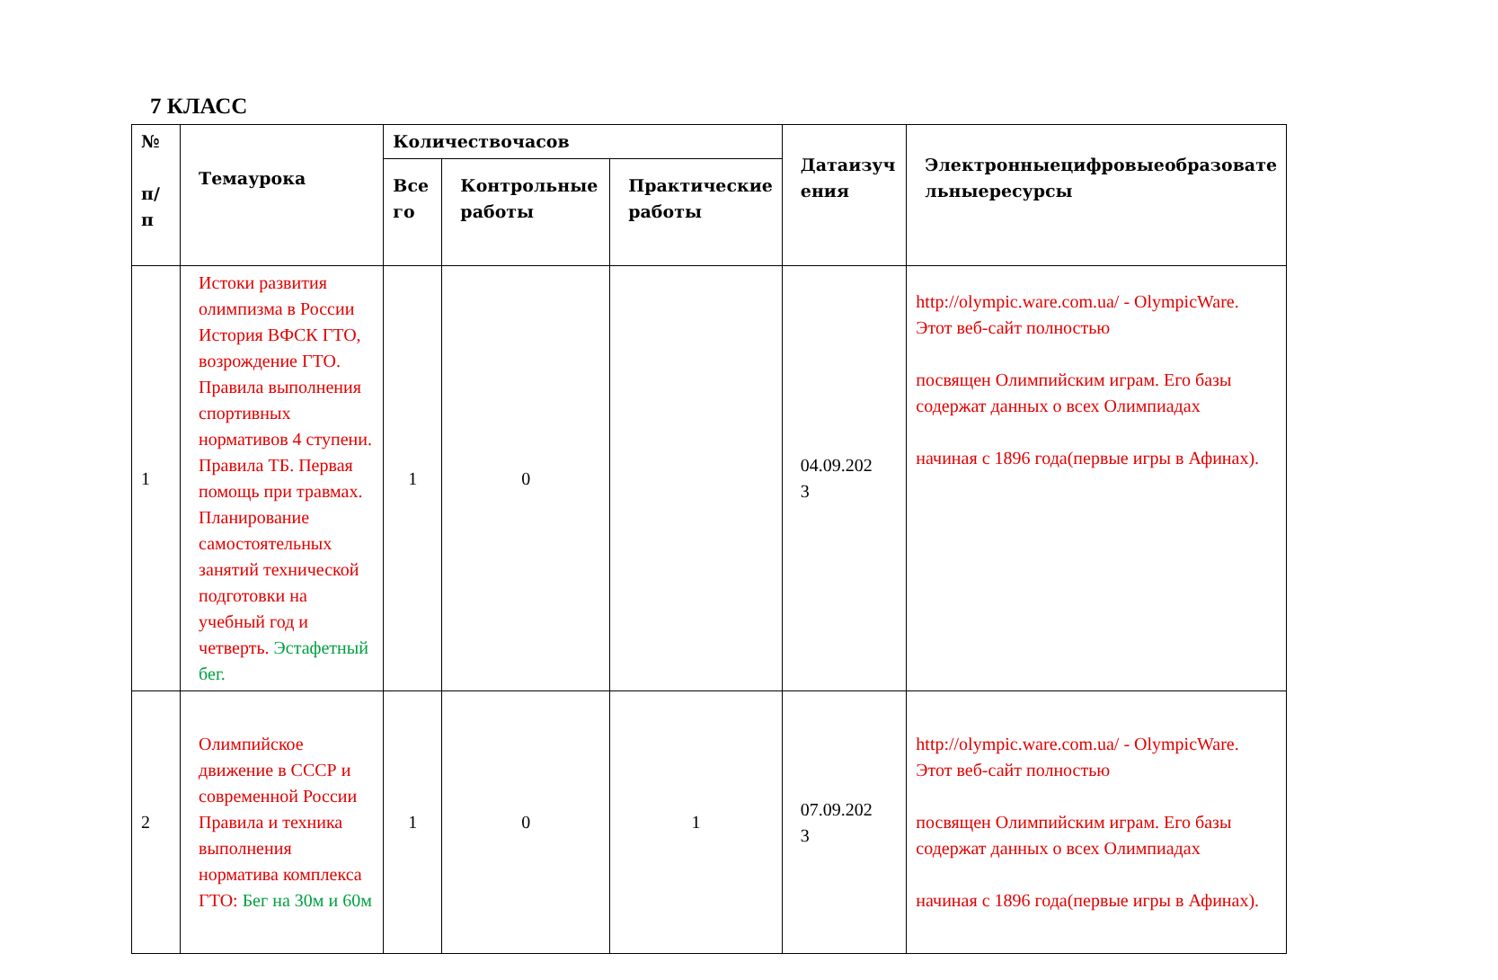7 КЛАСС
| № п/ п | Темаурока | Количествочасов | | | Датаизуч ения | Электронныецифровыеобразовате льныересурсы |
| --- | --- | --- | --- | --- | --- | --- |
| | | Все го | Контрольные работы | Практические работы | | |
| 1 | Истоки развития олимпизма в России История ВФСК ГТО, возрождение ГТО. Правила выполнения спортивных нормативов 4 ступени. Правила ТБ. Первая помощь при травмах. Планирование самостоятельных занятий технической подготовки на учебный год и четверть. Эстафетный бег. | 1 | 0 | | 04.09.202 3 | http://olympic.ware.com.ua/ - OlympicWare. Этот веб-сайт полностью посвящен Олимпийским играм. Его базы содержат данных о всех Олимпиадах начиная с 1896 года(первые игры в Афинах). |
| 2 | Олимпийское движение в СССР и современной России Правила и техника выполнения норматива комплекса ГТО: Бег на 30м и 60м | 1 | 0 | 1 | 07.09.202 3 | http://olympic.ware.com.ua/ - OlympicWare. Этот веб-сайт полностью посвящен Олимпийским играм. Его базы содержат данных о всех Олимпиадах начиная с 1896 года(первые игры в Афинах). |